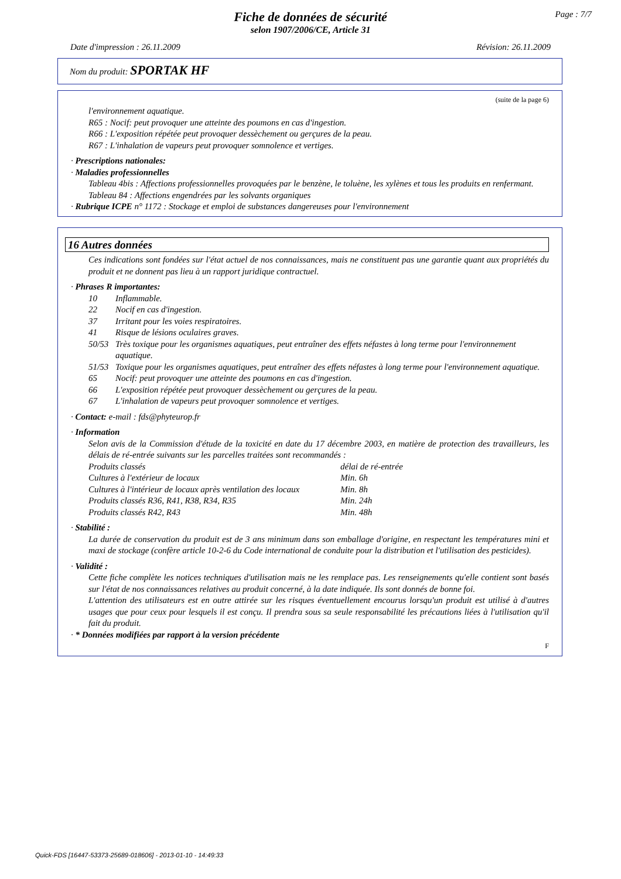Page : 7/7
Fiche de données de sécurité
selon 1907/2006/CE, Article 31
Date d'impression : 26.11.2009 Révision: 26.11.2009
Nom du produit: SPORTAK HF
(suite de la page 6)
l'environnement aquatique.
R65 : Nocif: peut provoquer une atteinte des poumons en cas d'ingestion.
R66 : L'exposition répétée peut provoquer dessèchement ou gerçures de la peau.
R67 : L'inhalation de vapeurs peut provoquer somnolence et vertiges.
· Prescriptions nationales:
· Maladies professionnelles
Tableau 4bis : Affections professionnelles provoquées par le benzène, le toluène, les xylènes et tous les produits en renfermant.
Tableau 84 : Affections engendrées par les solvants organiques
· Rubrique ICPE n° 1172 : Stockage et emploi de substances dangereuses pour l'environnement
16 Autres données
Ces indications sont fondées sur l'état actuel de nos connaissances, mais ne constituent pas une garantie quant aux propriétés du produit et ne donnent pas lieu à un rapport juridique contractuel.
· Phrases R importantes:
| 10 | Inflammable. |
| 22 | Nocif en cas d'ingestion. |
| 37 | Irritant pour les voies respiratoires. |
| 41 | Risque de lésions oculaires graves. |
| 50/53 | Très toxique pour les organismes aquatiques, peut entraîner des effets néfastes à long terme pour l'environnement aquatique. |
| 51/53 | Toxique pour les organismes aquatiques, peut entraîner des effets néfastes à long terme pour l'environnement aquatique. |
| 65 | Nocif: peut provoquer une atteinte des poumons en cas d'ingestion. |
| 66 | L'exposition répétée peut provoquer dessèchement ou gerçures de la peau. |
| 67 | L'inhalation de vapeurs peut provoquer somnolence et vertiges. |
· Contact: e-mail : fds@phyteurop.fr
· Information
Selon avis de la Commission d'étude de la toxicité en date du 17 décembre 2003, en matière de protection des travailleurs, les délais de ré-entrée suivants sur les parcelles traitées sont recommandés :
| Produits classés | délai de ré-entrée |
| Cultures à l'extérieur de locaux | Min. 6h |
| Cultures à l'intérieur de locaux après ventilation des locaux | Min. 8h |
| Produits classés R36, R41, R38, R34, R35 | Min. 24h |
| Produits classés R42, R43 | Min. 48h |
· Stabilité :
La durée de conservation du produit est de 3 ans minimum dans son emballage d'origine, en respectant les températures mini et maxi de stockage (confère article 10-2-6 du Code international de conduite pour la distribution et l'utilisation des pesticides).
· Validité :
Cette fiche complète les notices techniques d'utilisation mais ne les remplace pas. Les renseignements qu'elle contient sont basés sur l'état de nos connaissances relatives au produit concerné, à la date indiquée. Ils sont donnés de bonne foi.
L'attention des utilisateurs est en outre attirée sur les risques éventuellement encourus lorsqu'un produit est utilisé à d'autres usages que pour ceux pour lesquels il est conçu. Il prendra sous sa seule responsabilité les précautions liées à l'utilisation qu'il fait du produit.
· * Données modifiées par rapport à la version précédente
F
Quick-FDS [16447-53373-25689-018606] - 2013-01-10 - 14:49:33